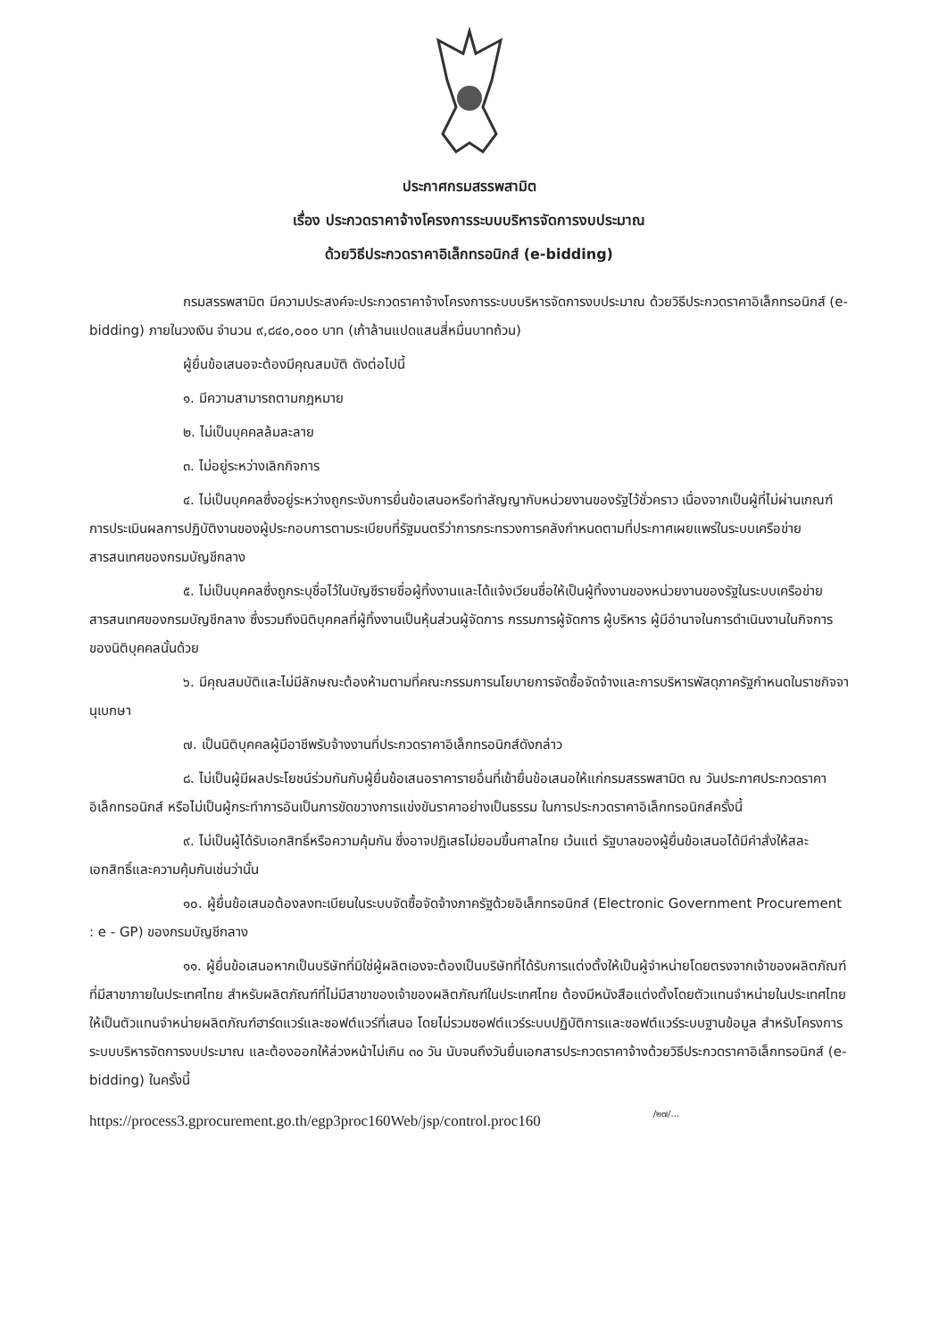ประกาศกรมสรรพสามิต
เรื่อง ประกวดราคาจ้างโครงการระบบบริหารจัดการงบประมาณ
ด้วยวิธีประกวดราคาอิเล็กทรอนิกส์ (e-bidding)
กรมสรรพสามิต มีความประสงค์จะประกวดราคาจ้างโครงการระบบบริหารจัดการงบประมาณ ด้วยวิธีประกวดราคาอิเล็กทรอนิกส์ (e-bidding) ภายในวงเงิน จำนวน ๙,๘๔๐,๐๐๐ บาท (เก้าล้านแปดแสนสี่หมื่นบาทถ้วน)
ผู้ยื่นข้อเสนอจะต้องมีคุณสมบัติ ดังต่อไปนี้
๑. มีความสามารถตามกฎหมาย
๒. ไม่เป็นบุคคลล้มละลาย
๓. ไม่อยู่ระหว่างเลิกกิจการ
๔. ไม่เป็นบุคคลซึ่งอยู่ระหว่างถูกระงับการยื่นข้อเสนอหรือทำสัญญากับหน่วยงานของรัฐไว้ชั่วคราว เนื่องจากเป็นผู้ที่ไม่ผ่านเกณฑ์การประเมินผลการปฏิบัติงานของผู้ประกอบการตามระเบียบที่รัฐมนตรีว่าการกระทรวงการคลังกำหนดตามที่ประกาศเผยแพร่ในระบบเครือข่ายสารสนเทศของกรมบัญชีกลาง
๕. ไม่เป็นบุคคลซึ่งถูกระบุชื่อไว้ในบัญชีรายชื่อผู้ทิ้งงานและได้แจ้งเวียนชื่อให้เป็นผู้ทิ้งงานของหน่วยงานของรัฐในระบบเครือข่ายสารสนเทศของกรมบัญชีกลาง ซึ่งรวมถึงนิติบุคคลที่ผู้ทิ้งงานเป็นหุ้นส่วนผู้จัดการ กรรมการผู้จัดการ ผู้บริหาร ผู้มีอำนาจในการดำเนินงานในกิจการของนิติบุคคลนั้นด้วย
๖. มีคุณสมบัติและไม่มีลักษณะต้องห้ามตามที่คณะกรรมการนโยบายการจัดซื้อจัดจ้างและการบริหารพัสดุภาครัฐกำหนดในราชกิจจานุเบกษา
๗. เป็นนิติบุคคลผู้มีอาชีพรับจ้างงานที่ประกวดราคาอิเล็กทรอนิกส์ดังกล่าว
๘. ไม่เป็นผู้มีผลประโยชน์ร่วมกันกับผู้ยื่นข้อเสนอราคารายอื่นที่เข้ายื่นข้อเสนอให้แก่กรมสรรพสามิต ณ วันประกาศประกวดราคาอิเล็กทรอนิกส์ หรือไม่เป็นผู้กระทำการอันเป็นการขัดขวางการแข่งขันราคาอย่างเป็นธรรม ในการประกวดราคาอิเล็กทรอนิกส์ครั้งนี้
๙. ไม่เป็นผู้ได้รับเอกสิทธิ์หรือความคุ้มกัน ซึ่งอาจปฏิเสธไม่ยอมขึ้นศาลไทย เว้นแต่ รัฐบาลของผู้ยื่นข้อเสนอได้มีคำสั่งให้สละเอกสิทธิ์และความคุ้มกันเช่นว่านั้น
๑๐. ผู้ยื่นข้อเสนอต้องลงทะเบียนในระบบจัดซื้อจัดจ้างภาครัฐด้วยอิเล็กทรอนิกส์ (Electronic Government Procurement : e - GP) ของกรมบัญชีกลาง
๑๑. ผู้ยื่นข้อเสนอหากเป็นบริษัทที่มิใช่ผู้ผลิตเองจะต้องเป็นบริษัทที่ได้รับการแต่งตั้งให้เป็นผู้จำหน่ายโดยตรงจากเจ้าของผลิตภัณฑ์ที่มีสาขาภายในประเทศไทย สำหรับผลิตภัณฑ์ที่ไม่มีสาขาของเจ้าของผลิตภัณฑ์ในประเทศไทย ต้องมีหนังสือแต่งตั้งโดยตัวแทนจำหน่ายในประเทศไทยให้เป็นตัวแทนจำหน่ายผลิตภัณฑ์ฮาร์ดแวร์และซอฟต์แวร์ที่เสนอ โดยไม่รวมซอฟต์แวร์ระบบปฏิบัติการและซอฟต์แวร์ระบบฐานข้อมูล สำหรับโครงการระบบบริหารจัดการงบประมาณ และต้องออกให้ล่วงหน้าไม่เกิน ๓๐ วัน นับจนถึงวันยื่นเอกสารประกวดราคาจ้างด้วยวิธีประกวดราคาอิเล็กทรอนิกส์ (e-bidding) ในครั้งนี้
/๒๗/...
https://process3.gprocurement.go.th/egp3proc160Web/jsp/control.proc160